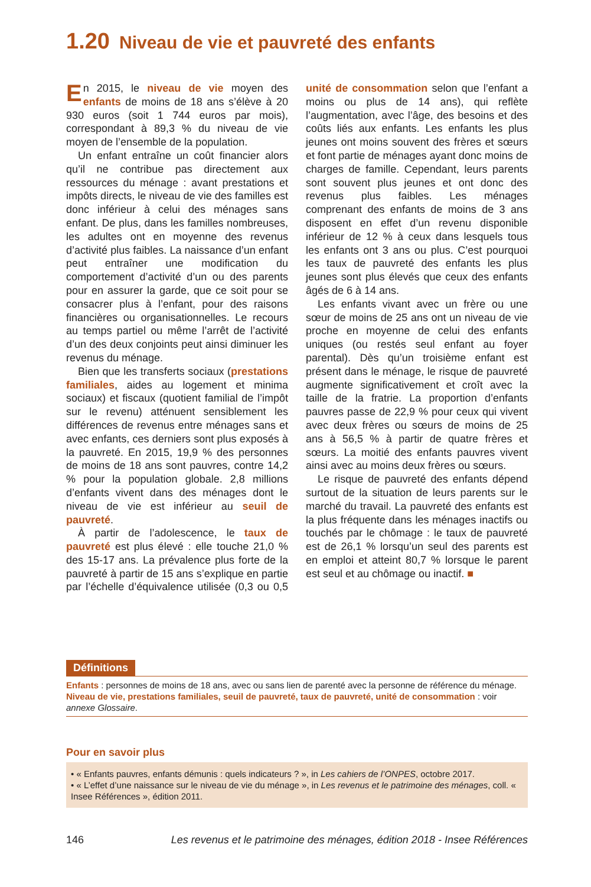1.20 Niveau de vie et pauvreté des enfants
En 2015, le niveau de vie moyen des enfants de moins de 18 ans s’élève à 20 930 euros (soit 1 744 euros par mois), correspondant à 89,3 % du niveau de vie moyen de l’ensemble de la population.
Un enfant entraîne un coût financier alors qu’il ne contribue pas directement aux ressources du ménage : avant prestations et impôts directs, le niveau de vie des familles est donc inférieur à celui des ménages sans enfant. De plus, dans les familles nombreuses, les adultes ont en moyenne des revenus d’activité plus faibles. La naissance d’un enfant peut entraîner une modification du comportement d’activité d’un ou des parents pour en assurer la garde, que ce soit pour se consacrer plus à l’enfant, pour des raisons financières ou organisationnelles. Le recours au temps partiel ou même l’arrêt de l’activité d’un des deux conjoints peut ainsi diminuer les revenus du ménage.
Bien que les transferts sociaux (prestations familiales, aides au logement et minima sociaux) et fiscaux (quotient familial de l’impôt sur le revenu) atténuent sensiblement les différences de revenus entre ménages sans et avec enfants, ces derniers sont plus exposés à la pauvreté. En 2015, 19,9 % des personnes de moins de 18 ans sont pauvres, contre 14,2 % pour la population globale. 2,8 millions d’enfants vivent dans des ménages dont le niveau de vie est inférieur au seuil de pauvreté.
À partir de l’adolescence, le taux de pauvreté est plus élevé : elle touche 21,0 % des 15-17 ans. La prévalence plus forte de la pauvreté à partir de 15 ans s’explique en partie par l’échelle d’équivalence utilisée (0,3 ou 0,5 unité de consommation selon que l’enfant a moins ou plus de 14 ans), qui reflète l’augmentation, avec l’âge, des besoins et des coûts liés aux enfants. Les enfants les plus jeunes ont moins souvent des frères et sœurs et font partie de ménages ayant donc moins de charges de famille. Cependant, leurs parents sont souvent plus jeunes et ont donc des revenus plus faibles. Les ménages comprenant des enfants de moins de 3 ans disposent en effet d’un revenu disponible inférieur de 12 % à ceux dans lesquels tous les enfants ont 3 ans ou plus. C’est pourquoi les taux de pauvreté des enfants les plus jeunes sont plus élevés que ceux des enfants âgés de 6 à 14 ans.
Les enfants vivant avec un frère ou une sœur de moins de 25 ans ont un niveau de vie proche en moyenne de celui des enfants uniques (ou restés seul enfant au foyer parental). Dès qu’un troisième enfant est présent dans le ménage, le risque de pauvreté augmente significativement et croît avec la taille de la fratrie. La proportion d’enfants pauvres passe de 22,9 % pour ceux qui vivent avec deux frères ou sœurs de moins de 25 ans à 56,5 % à partir de quatre frères et sœurs. La moitié des enfants pauvres vivent ainsi avec au moins deux frères ou sœurs.
Le risque de pauvreté des enfants dépend surtout de la situation de leurs parents sur le marché du travail. La pauvreté des enfants est la plus fréquente dans les ménages inactifs ou touchés par le chômage : le taux de pauvreté est de 26,1 % lorsqu’un seul des parents est en emploi et atteint 80,7 % lorsque le parent est seul et au chômage ou inactif. ■
Définitions
Enfants : personnes de moins de 18 ans, avec ou sans lien de parenté avec la personne de référence du ménage.
Niveau de vie, prestations familiales, seuil de pauvreté, taux de pauvreté, unité de consommation : voir annexe Glossaire.
Pour en savoir plus
• « Enfants pauvres, enfants démunis : quels indicateurs ? », in Les cahiers de l’ONPES, octobre 2017.
• « L’effet d’une naissance sur le niveau de vie du ménage », in Les revenus et le patrimoine des ménages, coll. « Insee Références », édition 2011.
146 Les revenus et le patrimoine des ménages, édition 2018 - Insee Références